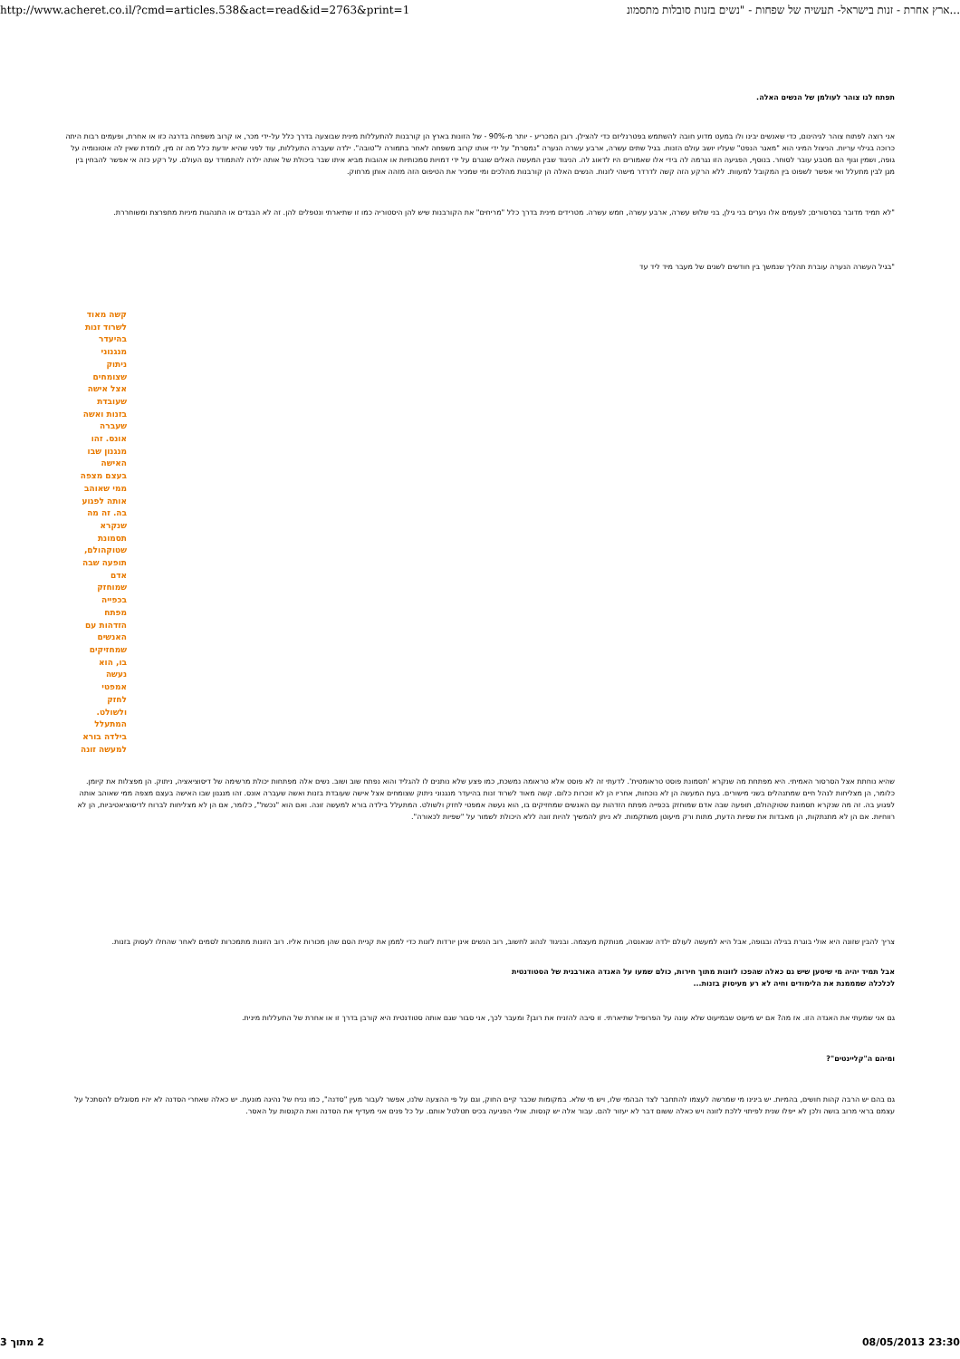http://www.acheret.co.il/?cmd=articles.538&act=read&id=2763&print=1...ארץ אחרת - זנות בישראל- תעשיה של שפחות - "נשים בזנות סובלות מתסמונ
תפתח לנו צוהר לעולמן של הנשים האלה.
אני רוצה לפתוח צוהר לגיהינום, כדי שאנשים יבינו ולו במעט מדוע חובה להשתמש בפטרנליזם כדי להצילן. רובן המכריע - יותר מ-90% - של הזונות בארץ הן קורבנות להתעללות מינית שבוצעה בדרך כלל על-ידי מכר, או קרוב משפחה בדרגה כזו או אחרת, ופעמים רבות היתה כרוכה בגילוי עריות. הניצול המיני הוא "מאגר הנפט" שעליו יושב עולם הזנות. בגיל שתים עשרה, ארבע עשרה הנערה "נמסרת" על ידי אותו קרוב משפחה לאחר בתמורה ל"טובה". ילדה שעברה התעללות, עוד לפני שהיא יודעת כלל מה זה מין, לומדת שאין לה אוטונומיה על גופה, ושמין וגוף הם מטבע עובר לסוחר. בנוסף, הפגיעה הזו נגרמה לה בידי אלו שאמורים היו לדאוג לה. הניגוד שבין המעשה האלים שנגרם על ידי דמויות סמכותיות או אהובות מביא איתו שבר ביכולת של אותה ילדה להתמודד עם העולם. על רקע כזה אי אפשר להבחין בין מגן לבין מתעלל ואי אפשר לשפוט בין המקובל למעוות. ללא הרקע הזה קשה לדרדר מישהי לזנות. הנשים האלה הן קורבנות מהלכים ומי שמכיר את הטיפוס הזה מזהה אותן מרחוק.
"לא תמיד מדובר בסרסורים; לפעמים אלו נערים בני גילן, בני שלוש עשרה, ארבע עשרה, חמש עשרה. מטרידים מינית בדרך כלל "מריחים" את הקורבנות שיש להן היסטוריה כמו זו שתיארתי ונטפלים להן. זה לא הבגדים או התנהגות מיניות מתפרצת ומשוחררת.
"בגיל העשרה הנערה עוברת תהליך שנמשך בין חודשים לשנים של מעבר מיד ליד עד
קשה מאוד לשרוד זנות בהיעדר מנגנוני ניתוק שצומחים אצל אישה שעובדת בזנות ואשה שעברה אונס. זהו מנגנון שבו האישה בעצם מצפה ממי שאוהב אותה לפגוע בה. זה מה שנקרא תסמונת שטוקהולם, תופעה שבה אדם שמוחזק בכפייה מפתח הזדהות עם האנשים שמחזיקים בו, הוא נעשה אמפטי לחזק ולשולט. המתעלל בילדה בורא למעשה זונה
שהיא נוחתת אצל הסרסור האמיתי. היא מפתחת מה שנקרא 'תסמונת פוסט טראומטית'. לדעתי זה לא פוסט אלא טראומה נמשכת, כמו פצע שלא נותנים לו להגליד והוא נפתח שוב ושוב. נשים אלה מפתחות יכולת מרשימה של דיסוציאציה, ניתוק. הן מפצלות את קיומן. כלומר, הן מצליחות לנהל חיים שמתנהלים בשני מישורים. בעת המעשה הן לא נוכחות, אחריו הן לא זוכרות כלום. קשה מאוד לשרוד זנות בהיעדר מנגנוני ניתוק שצומחים אצל אישה שעובדת בזנות ואשה שעברה אונס. זהו מנגנון שבו האישה בעצם מצפה ממי שאוהב אותה לפגוע בה. זה מה שנקרא תסמונת שטוקהולם, תופעה שבה אדם שמוחזק בכפייה מפתח הזדהות עם האנשים שמחזיקים בו, הוא נעשה אמפטי לחזק ולשולט. המתעלל בילדה בורא למעשה זונה. ואם הוא "נכשל", כלומר, אם הן לא מצליחות לברוח לדיסוציאטיביות, הן לא רווחיות. אם הן לא מתנתקות, הן מאבדות את שפיות הדעת, מתות ורק מיעוטן משתקמות. לא ניתן להמשיך להיות זונה ללא היכולת לשמור על "שפיות לכאורה".
צריך להבין שזונה היא אולי בוגרת בגילה ובגופה, אבל היא למעשה לעולם ילדה שנאנסה, מנותקת מעצמה. ובניגוד לנהוג לחשוב, רוב הנשים אינן יורדות לזנות כדי לממן את קניית הסם שהן מכורות אליו. רוב הזונות מתמכרות לסמים לאחר שהחלו לעסוק בזנות.
אבל תמיד יהיה מי שיטען שיש גם כאלה שהפכו לזונות מתוך חירות, כולם שמעו על האגדה האורבנית של הסטודנטית
לכלכלה שמממנת את הלימודים וחיה לא רע מעיסוק בזנות...
גם אני שמעתי את האגדה הזו. אז מה? אם יש מיעוט שבמיעוט שלא עונה על הפרופיל שתיארתי. זו סיבה להזניח את רובן? ומעבר לכך, אני סבור שגם אותה סטודנטית היא קורבן בדרך זו או אחרת של התעללות מינית.
ומיהם ה"קליינטים"?
גם בהם יש הרבה קהות חושים, בהמיות. יש בינינו מי שמרשה לעצמו להתחבר לצד הבהמי שלו, ויש מי שלא. במקומות שכבר קיים החוק, וגם על פי ההצעה שלנו, אפשר לעבור מעין "סדנה", כמו נניח של נהיגה מונעת. יש כאלה שאחרי הסדנה לא יהיו מסוגלים להסתכל על עצמם בראי מרוב בושה ולכן לא ייפלו שנית לפיתוי ללכת לזונה ויש כאלה ששום דבר לא יעזור להם. עבור אלה יש קנסות. אולי הפגיעה בכיס תטלטל אותם. על כל פנים אני מעדיף את הסדנה ואת הקנסות על האסר.
2 מתוך 3 08/05/2013 23:30